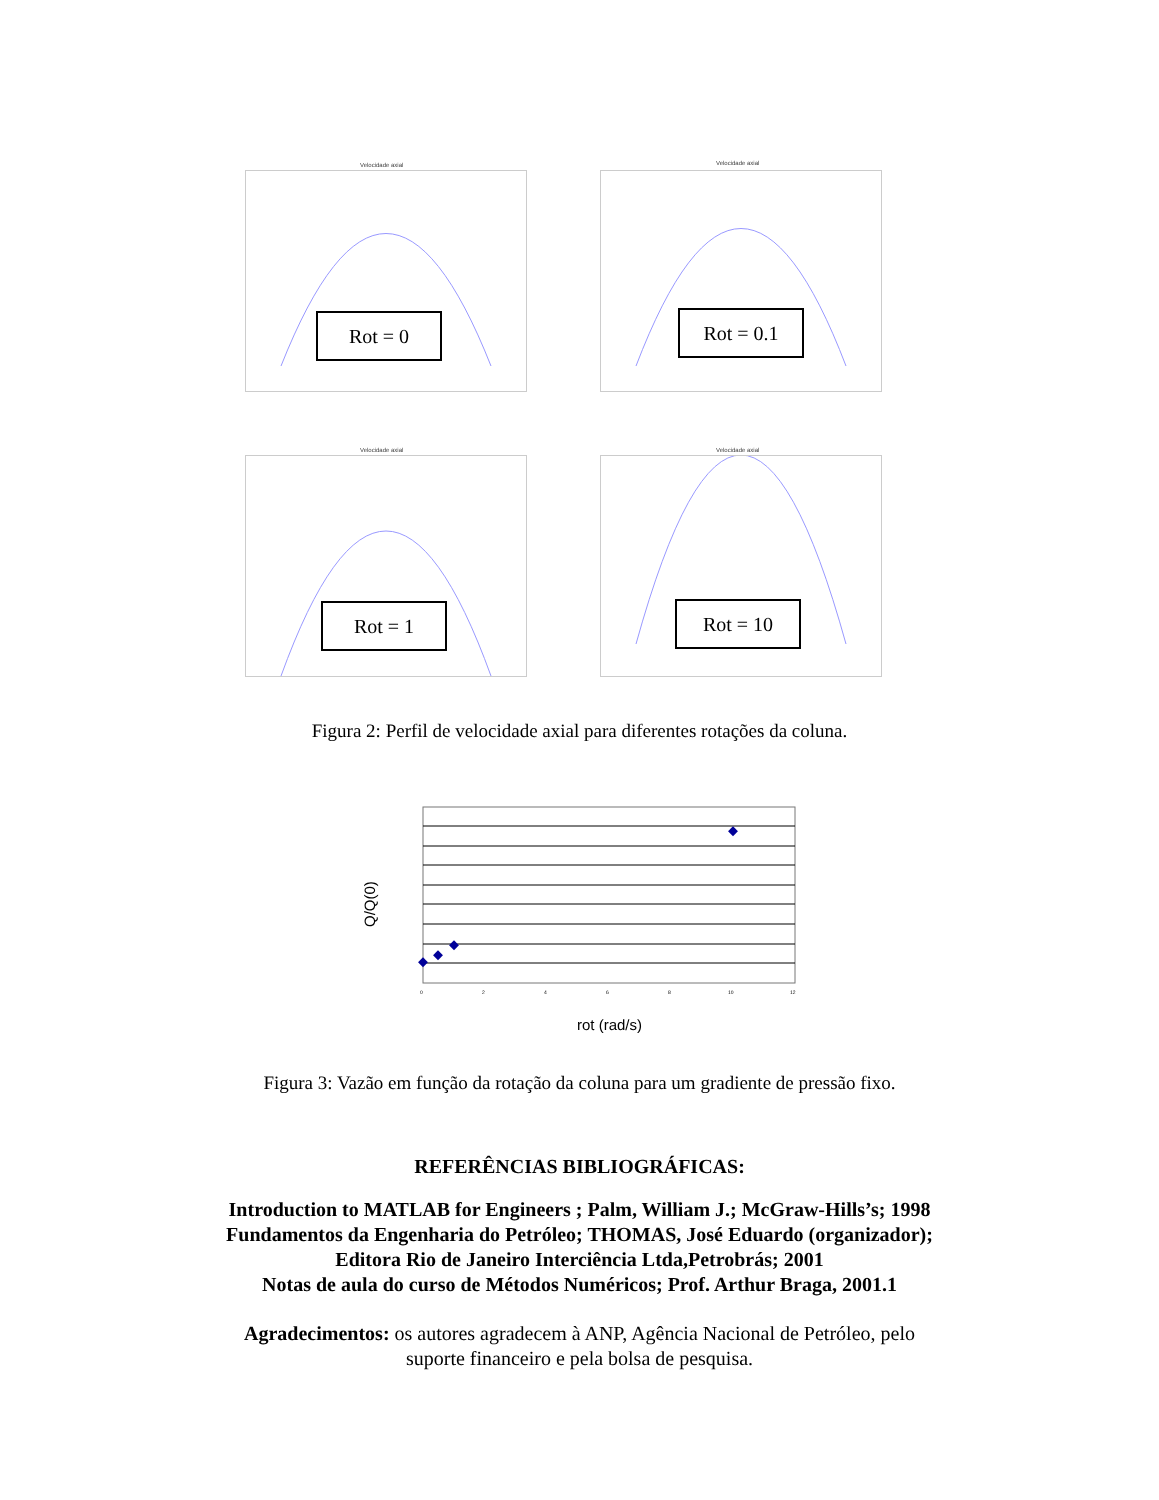Velocidade axial
Rot = 0
Velocidade axial
Rot = 0.1
Velocidade axial
Rot = 1
Velocidade axial
Rot = 10
Figura 2: Perfil de velocidade axial para diferentes rotações da coluna.
Q/Q(0)
0
2
4
6
8
10
12
rot (rad/s)
Figura 3: Vazão em função da rotação da coluna para um gradiente de pressão fixo.
REFERÊNCIAS BIBLIOGRÁFICAS:
Introduction to MATLAB for Engineers ; Palm, William J.; McGraw-Hills’s; 1998
Fundamentos da Engenharia do Petróleo; THOMAS, José Eduardo (organizador);
Editora Rio de Janeiro Interciência Ltda,Petrobrás; 2001
Notas de aula do curso de Métodos Numéricos; Prof. Arthur Braga, 2001.1
Agradecimentos: os autores agradecem à ANP, Agência Nacional de Petróleo, pelo
suporte financeiro e pela bolsa de pesquisa.